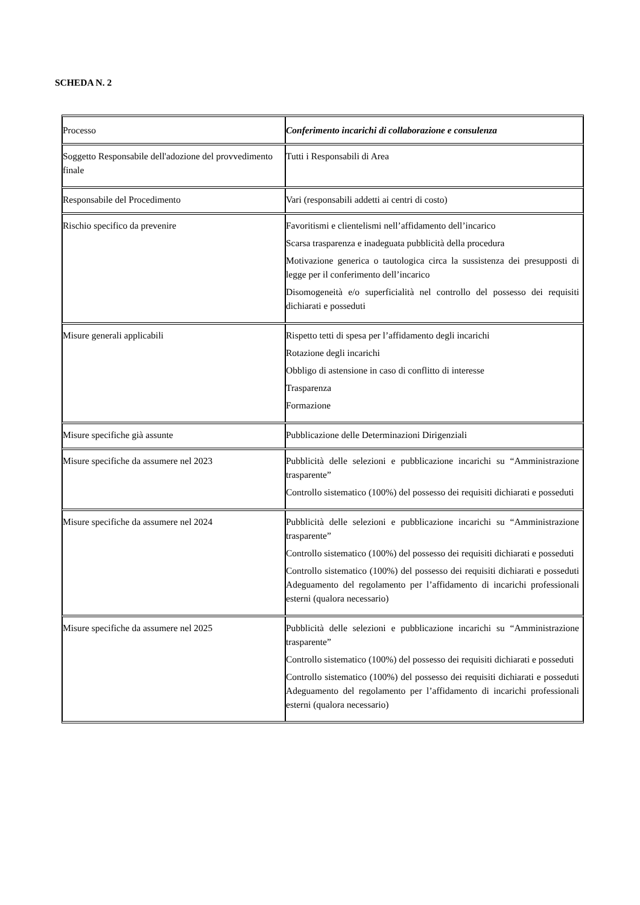SCHEDA N. 2
| Processo | Conferimento incarichi di collaborazione e consulenza |
| Soggetto Responsabile dell'adozione del provvedimento finale | Tutti i Responsabili di Area |
| Responsabile del Procedimento | Vari (responsabili addetti ai centri di costo) |
| Rischio specifico da prevenire | Favoritismi e clientelismi nell’affidamento dell’incarico Scarsa trasparenza e inadeguata pubblicità della procedura Motivazione generica o tautologica circa la sussistenza dei presupposti di legge per il conferimento dell’incarico Disomogeneità e/o superficialità nel controllo del possesso dei requisiti dichiarati e posseduti |
| Misure generali applicabili | Rispetto tetti di spesa per l’affidamento degli incarichi Rotazione degli incarichi Obbligo di astensione in caso di conflitto di interesse Trasparenza Formazione |
| Misure specifiche già assunte | Pubblicazione delle Determinazioni Dirigenziali |
| Misure specifiche da assumere nel 2023 | Pubblicità delle selezioni e pubblicazione incarichi su “Amministrazione trasparente” Controllo sistematico (100%) del possesso dei requisiti dichiarati e posseduti |
| Misure specifiche da assumere nel 2024 | Pubblicità delle selezioni e pubblicazione incarichi su “Amministrazione trasparente” Controllo sistematico (100%) del possesso dei requisiti dichiarati e posseduti Controllo sistematico (100%) del possesso dei requisiti dichiarati e posseduti Adeguamento del regolamento per l’affidamento di incarichi professionali esterni (qualora necessario) |
| Misure specifiche da assumere nel 2025 | Pubblicità delle selezioni e pubblicazione incarichi su “Amministrazione trasparente” Controllo sistematico (100%) del possesso dei requisiti dichiarati e posseduti Controllo sistematico (100%) del possesso dei requisiti dichiarati e posseduti Adeguamento del regolamento per l’affidamento di incarichi professionali esterni (qualora necessario) |